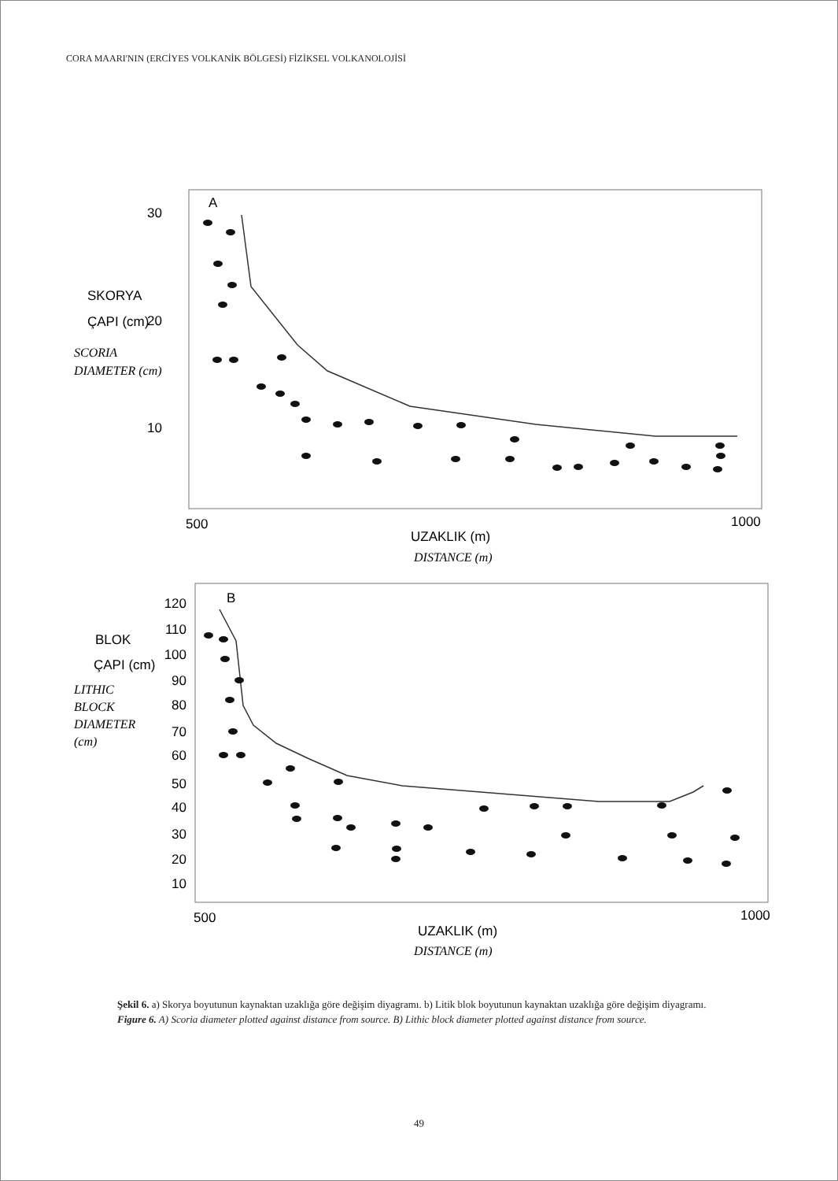CORA MAARI'NIN (ERCİYES VOLKANİK BÖLGESİ) FİZİKSEL VOLKANOLOJİSİ
A
30
20
10
SKORYA
ÇAPI (cm)
SCORIA
DIAMETER (cm)
500
1000
UZAKLIK (m)
DISTANCE (m)
B
LITHIC
BLOCK
DIAMETER
(cm)
BLOK
ÇAPI (cm)
120
110
100
90
80
70
60
50
40
30
20
10
500
1000
UZAKLIK (m)
DISTANCE (m)
Şekil 6. a) Skorya boyutunun kaynaktan uzaklığa göre değişim diyagramı. b) Litik blok boyutunun kaynaktan uzaklığa göre değişim diyagramı.
Figure 6. A) Scoria diameter plotted against distance from source. B) Lithic block diameter plotted against distance from source.
49